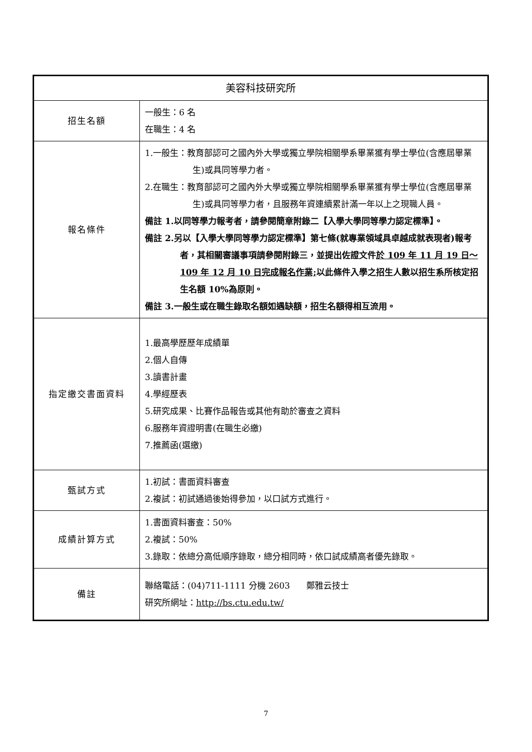| 美容科技研究所 | |
| --- | --- |
| 招生名額 | 一般生：6 名 在職生：4 名 |
| 報名條件 | 1.一般生：教育部認可之國內外大學或獨立學院相關學系畢業獲有學士學位(含應屆畢業生)或具同等學力者。 2.在職生：教育部認可之國內外大學或獨立學院相關學系畢業獲有學士學位(含應屆畢業生)或具同等學力者，且服務年資連續累計滿一年以上之現職人員。 備註 1.以同等學力報考者，請參閱簡章附錄二【入學大學同等學力認定標準】。 備註 2.另以【入學大學同等學力認定標準】第七條(就專業領域具卓越成就表現者)報考者，其相關審議事項請參閱附錄三，並提出佐證文件 於 109 年 11 月 19 日～109 年 12 月 10 日完成報名作業; 以此條件入學之招生人數以招生系所核定招生名額 10%為原則。 備註 3.一般生或在職生錄取名額如遇缺額，招生名額得相互流用。 |
| 指定繳交書面資料 | 1.最高學歷歷年成績單 2.個人自傳 3.讀書計畫 4.學經歷表 5.研究成果、比賽作品報告或其他有助於審查之資料 6.服務年資證明書(在職生必繳) 7.推薦函(選繳) |
| 甄試方式 | 1.初試：書面資料審查 2.複試：初試通過後始得參加，以口試方式進行。 |
| 成績計算方式 | 1.書面資料審查：50% 2.複試：50% 3.錄取：依總分高低順序錄取，總分相同時，依口試成績高者優先錄取。 |
| 備註 | 聯絡電話：(04)711-1111 分機 2603 鄭雅云技士 研究所網址： http://bs.ctu.edu.tw/ |
7